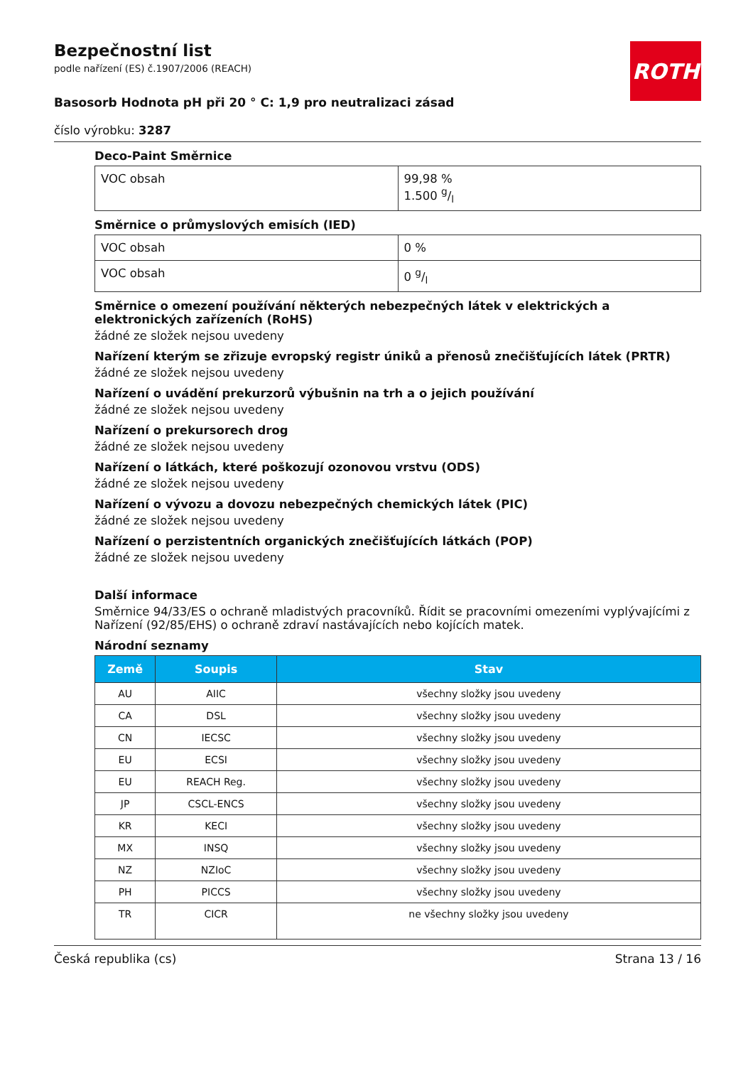ROTH
Bezpečnostní list
podle nařízení (ES) č.1907/2006 (REACH)
Basosorb Hodnota pH při 20 ° C: 1,9 pro neutralizaci zásad
číslo výrobku: 3287
Deco-Paint Směrnice
| VOC obsah | 99,98 % 1.500 g/l |
Směrnice o průmyslových emisích (IED)
| VOC obsah | 0 % |
| VOC obsah | 0 g/l |
Směrnice o omezení používání některých nebezpečných látek v elektrických a elektronických zařízeních (RoHS)
žádné ze složek nejsou uvedeny
Nařízení kterým se zřizuje evropský registr úniků a přenosů znečišťujících látek (PRTR)
žádné ze složek nejsou uvedeny
Nařízení o uvádění prekurzorů výbušnin na trh a o jejich používání
žádné ze složek nejsou uvedeny
Nařízení o prekursorech drog
žádné ze složek nejsou uvedeny
Nařízení o látkách, které poškozují ozonovou vrstvu (ODS)
žádné ze složek nejsou uvedeny
Nařízení o vývozu a dovozu nebezpečných chemických látek (PIC)
žádné ze složek nejsou uvedeny
Nařízení o perzistentních organických znečišťujících látkách (POP)
žádné ze složek nejsou uvedeny
Další informace
Směrnice 94/33/ES o ochraně mladistvých pracovníků. Řídit se pracovními omezeními vyplývajícími z Nařízení (92/85/EHS) o ochraně zdraví nastávajících nebo kojících matek.
Národní seznamy
| Země | Soupis | Stav |
| --- | --- | --- |
| AU | AIIC | všechny složky jsou uvedeny |
| CA | DSL | všechny složky jsou uvedeny |
| CN | IECSC | všechny složky jsou uvedeny |
| EU | ECSI | všechny složky jsou uvedeny |
| EU | REACH Reg. | všechny složky jsou uvedeny |
| JP | CSCL-ENCS | všechny složky jsou uvedeny |
| KR | KECI | všechny složky jsou uvedeny |
| MX | INSQ | všechny složky jsou uvedeny |
| NZ | NZIoC | všechny složky jsou uvedeny |
| PH | PICCS | všechny složky jsou uvedeny |
| TR | CICR | ne všechny složky jsou uvedeny |
Česká republika (cs) Strana 13 / 16